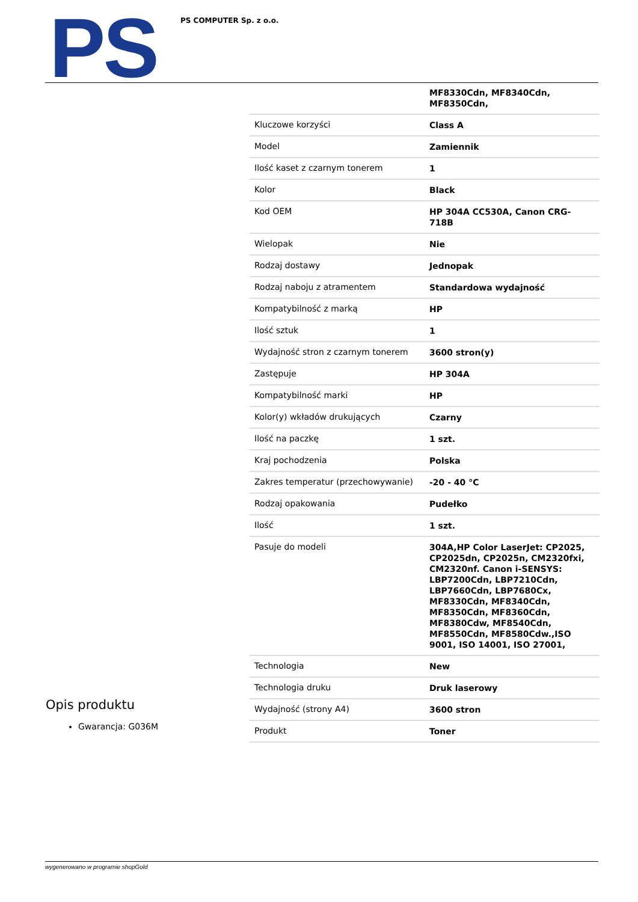PS PS COMPUTER Sp. z o.o.
| | MF8330Cdn, MF8340Cdn, MF8350Cdn, |
| Kluczowe korzyści | Class A |
| Model | Zamiennik |
| Ilość kaset z czarnym tonerem | 1 |
| Kolor | Black |
| Kod OEM | HP 304A CC530A, Canon CRG-718B |
| Wielopak | Nie |
| Rodzaj dostawy | Jednopak |
| Rodzaj naboju z atramentem | Standardowa wydajność |
| Kompatybilność z marką | HP |
| Ilość sztuk | 1 |
| Wydajność stron z czarnym tonerem | 3600 stron(y) |
| Zastępuje | HP 304A |
| Kompatybilność marki | HP |
| Kolor(y) wkładów drukujących | Czarny |
| Ilość na paczkę | 1 szt. |
| Kraj pochodzenia | Polska |
| Zakres temperatur (przechowywanie) | -20 - 40 °C |
| Rodzaj opakowania | Pudełko |
| Ilość | 1 szt. |
| Pasuje do modeli | 304A,HP Color LaserJet: CP2025, CP2025dn, CP2025n, CM2320fxi, CM2320nf. Canon i-SENSYS: LBP7200Cdn, LBP7210Cdn, LBP7660Cdn, LBP7680Cx, MF8330Cdn, MF8340Cdn, MF8350Cdn, MF8360Cdn, MF8380Cdw, MF8540Cdn, MF8550Cdn, MF8580Cdw.,ISO 9001, ISO 14001, ISO 27001, |
| Technologia | New |
| Technologia druku | Druk laserowy |
| Wydajność (strony A4) | 3600 stron |
| Produkt | Toner |
Opis produktu
Gwarancja: G036M
wygenerowano w programie shopGold